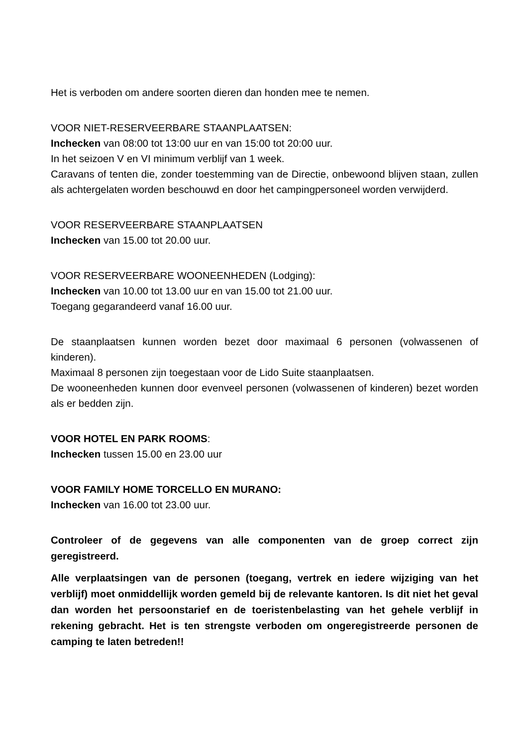Het is verboden om andere soorten dieren dan honden mee te nemen.
VOOR NIET-RESERVEERBARE STAANPLAATSEN:
Inchecken van 08:00 tot 13:00 uur en van 15:00 tot 20:00 uur.
In het seizoen V en VI minimum verblijf van 1 week.
Caravans of tenten die, zonder toestemming van de Directie, onbewoond blijven staan, zullen als achtergelaten worden beschouwd en door het campingpersoneel worden verwijderd.
VOOR RESERVEERBARE STAANPLAATSEN
Inchecken van 15.00 tot 20.00 uur.
VOOR RESERVEERBARE WOONEENHEDEN (Lodging):
Inchecken van 10.00 tot 13.00 uur en van 15.00 tot 21.00 uur.
Toegang gegarandeerd vanaf 16.00 uur.
De staanplaatsen kunnen worden bezet door maximaal 6 personen (volwassenen of kinderen).
Maximaal 8 personen zijn toegestaan voor de Lido Suite staanplaatsen.
De wooneenheden kunnen door evenveel personen (volwassenen of kinderen) bezet worden als er bedden zijn.
VOOR HOTEL EN PARK ROOMS:
Inchecken tussen 15.00 en 23.00 uur
VOOR FAMILY HOME TORCELLO EN MURANO:
Inchecken van 16.00 tot 23.00 uur.
Controleer of de gegevens van alle componenten van de groep correct zijn geregistreerd.
Alle verplaatsingen van de personen (toegang, vertrek en iedere wijziging van het verblijf) moet onmiddellijk worden gemeld bij de relevante kantoren. Is dit niet het geval dan worden het persoonstarief en de toeristenbelasting van het gehele verblijf in rekening gebracht. Het is ten strengste verboden om ongeregistreerde personen de camping te laten betreden!!